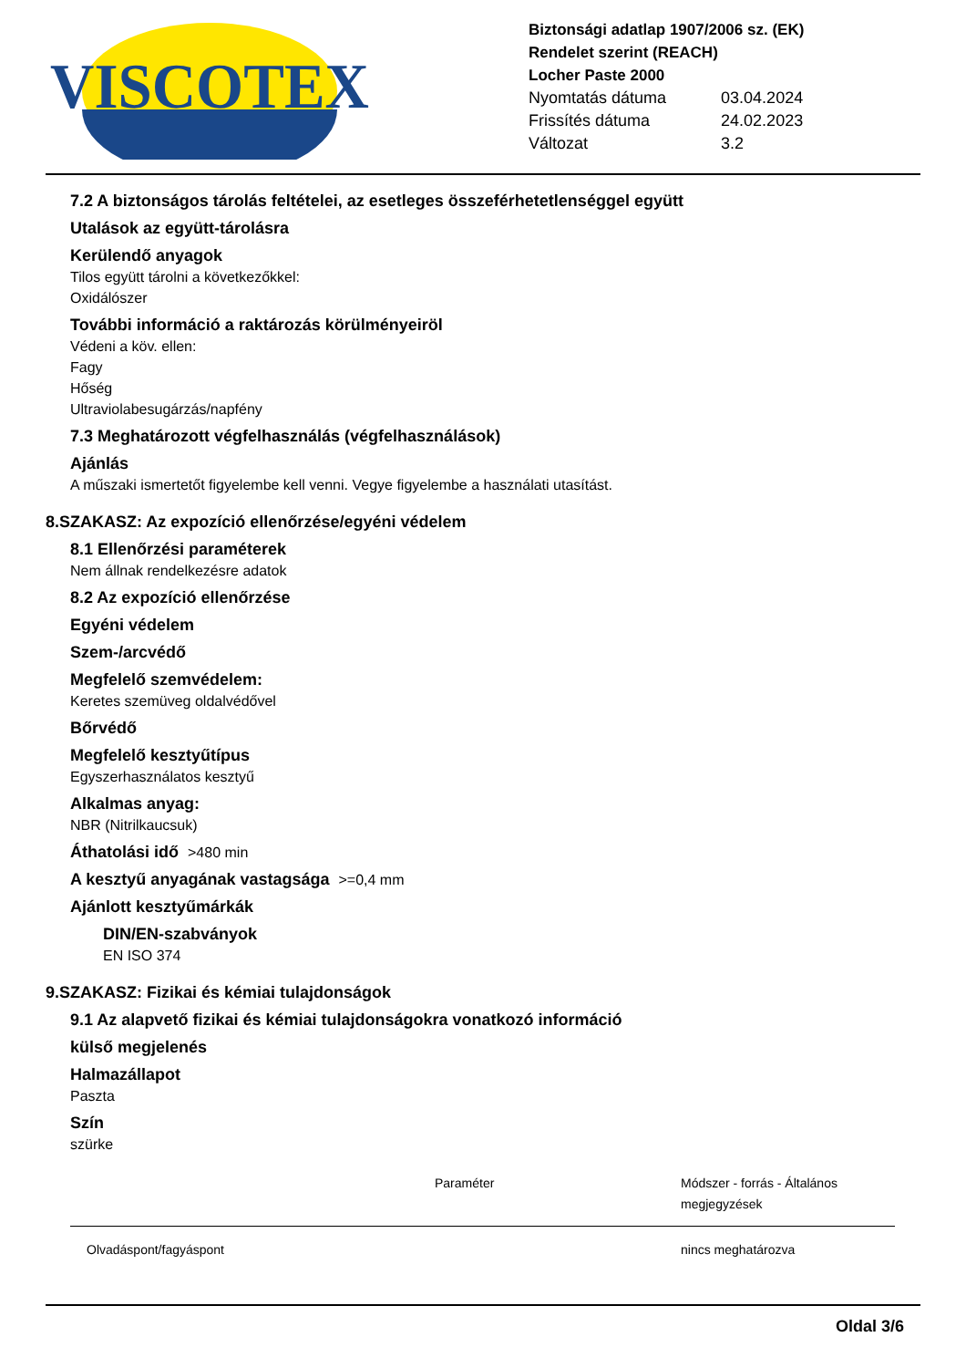VISCOTEX
Biztonsági adatlap 1907/2006 sz. (EK)
Rendelet szerint (REACH)
Locher Paste 2000
| Nyomtatás dátuma | 03.04.2024 |
| Frissítés dátuma | 24.02.2023 |
| Változat | 3.2 |
7.2 A biztonságos tárolás feltételei, az esetleges összeférhetetlenséggel együtt
Utalások az együtt-tárolásra
Kerülendő anyagok
Tilos együtt tárolni a következőkkel:
Oxidálószer
További információ a raktározás körülményeiröl
Védeni a köv. ellen:
Fagy
Hőség
Ultraviolabesugárzás/napfény
7.3 Meghatározott végfelhasználás (végfelhasználások)
Ajánlás
A műszaki ismertetőt figyelembe kell venni. Vegye figyelembe a használati utasítást.
8.SZAKASZ: Az expozíció ellenőrzése/egyéni védelem
8.1 Ellenőrzési paraméterek
Nem állnak rendelkezésre adatok
8.2 Az expozíció ellenőrzése
Egyéni védelem
Szem-/arcvédő
Megfelelő szemvédelem:
Keretes szemüveg oldalvédővel
Bőrvédő
Megfelelő kesztyűtípus
Egyszerhasználatos kesztyű
Alkalmas anyag:
NBR (Nitrilkaucsuk)
Áthatolási idő >480 min
A kesztyű anyagának vastagsága >=0,4 mm
Ajánlott kesztyűmárkák
DIN/EN-szabványok
EN ISO 374
9.SZAKASZ: Fizikai és kémiai tulajdonságok
9.1 Az alapvető fizikai és kémiai tulajdonságokra vonatkozó információ
külső megjelenés
Halmazállapot
Paszta
Szín
szürke
| | Paraméter | Módszer - forrás - Általános megjegyzések |
| --- | --- | --- |
| Olvadáspont/fagyáspont | | nincs meghatározva |
Oldal 3/6